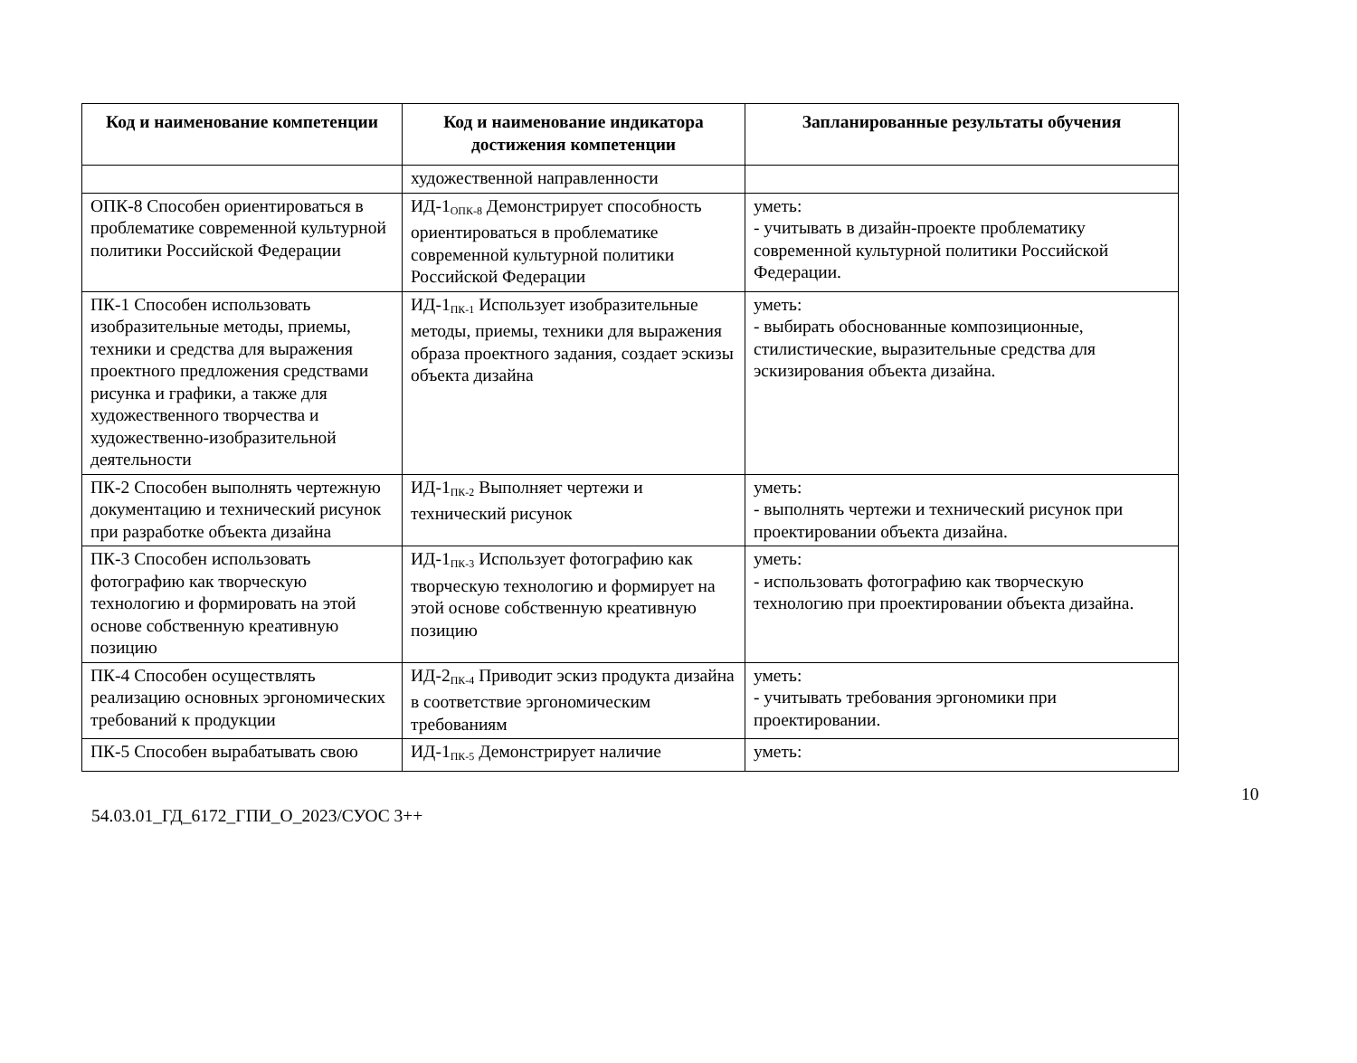| Код и наименование компетенции | Код и наименование индикатора достижения компетенции | Запланированные результаты обучения |
| --- | --- | --- |
| | художественной направленности | |
| ОПК-8 Способен ориентироваться в проблематике современной культурной политики Российской Федерации | ИД-1<sub>ОПК-8</sub> Демонстрирует способность ориентироваться в проблематике современной культурной политики Российской Федерации | уметь: - учитывать в дизайн-проекте проблематику современной культурной политики Российской Федерации. |
| ПК-1 Способен использовать изобразительные методы, приемы, техники и средства для выражения проектного предложения средствами рисунка и графики, а также для художественного творчества и художественно-изобразительной деятельности | ИД-1<sub>ПК-1</sub> Использует изобразительные методы, приемы, техники для выражения образа проектного задания, создает эскизы объекта дизайна | уметь: - выбирать обоснованные композиционные, стилистические, выразительные средства для эскизирования объекта дизайна. |
| ПК-2 Способен выполнять чертежную документацию и технический рисунок при разработке объекта дизайна | ИД-1<sub>ПК-2</sub> Выполняет чертежи и технический рисунок | уметь: - выполнять чертежи и технический рисунок при проектировании объекта дизайна. |
| ПК-3 Способен использовать фотографию как творческую технологию и формировать на этой основе собственную креативную позицию | ИД-1<sub>ПК-3</sub> Использует фотографию как творческую технологию и формирует на этой основе собственную креативную позицию | уметь: - использовать фотографию как творческую технологию при проектировании объекта дизайна. |
| ПК-4 Способен осуществлять реализацию основных эргономических требований к продукции | ИД-2<sub>ПК-4</sub> Приводит эскиз продукта дизайна в соответствие эргономическим требованиям | уметь: - учитывать требования эргономики при проектировании. |
| ПК-5 Способен вырабатывать свою | ИД-1<sub>ПК-5</sub> Демонстрирует наличие | уметь: |
10
54.03.01_ГД_6172_ГПИ_О_2023/СУОС 3++